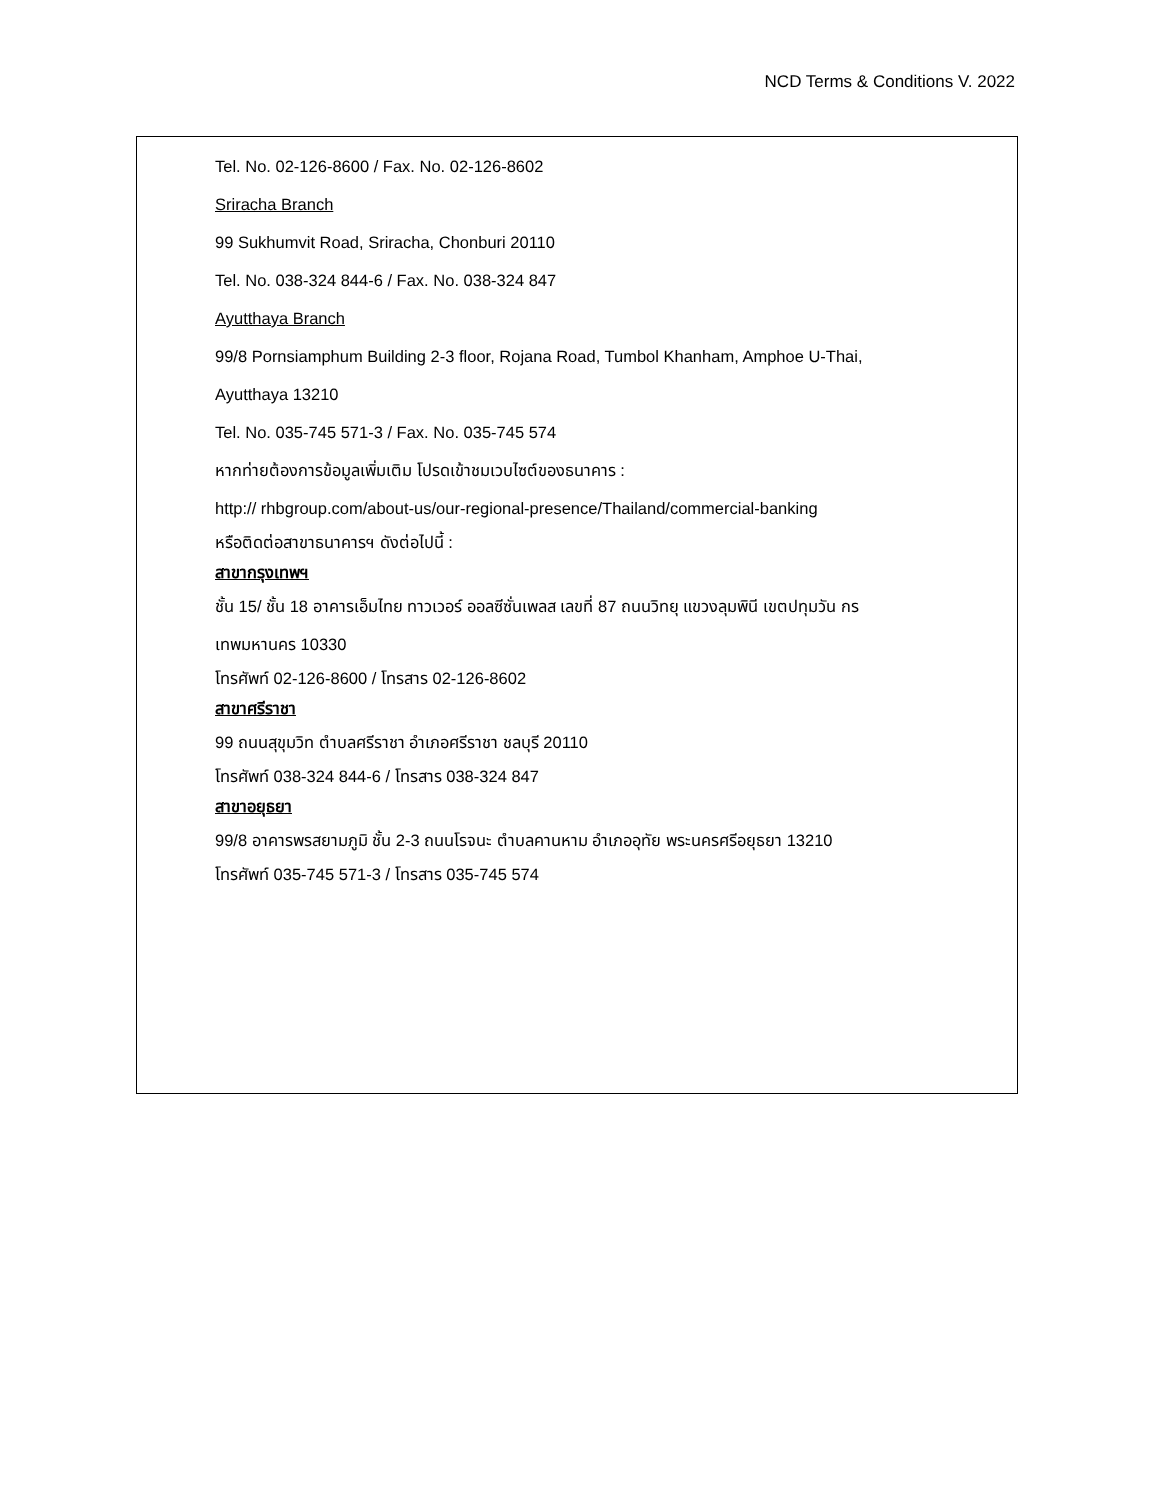NCD Terms & Conditions V. 2022
Tel. No. 02-126-8600 / Fax. No. 02-126-8602
Sriracha Branch
99 Sukhumvit Road, Sriracha, Chonburi 20110
Tel. No. 038-324 844-6 / Fax. No. 038-324 847
Ayutthaya Branch
99/8 Pornsiamphum Building 2-3 floor, Rojana Road, Tumbol Khanham, Amphoe U-Thai,
Ayutthaya 13210
Tel. No. 035-745 571-3 / Fax. No. 035-745 574
หากท่ายต้องการข้อมูลเพิ่มเติม โปรดเข้าชมเวบไซต์ของธนาคาร :
http:// rhbgroup.com/about-us/our-regional-presence/Thailand/commercial-banking
หรือติดต่อสาขาธนาคารฯ ดังต่อไปนี้ :
สาขากรุงเทพฯ
ชั้น 15/ ชั้น 18 อาคารเอ็มไทย ทาวเวอร์ ออลซีซั่นเพลส เลขที่ 87 ถนนวิทยุ แขวงลุมพินี เขตปทุมวัน กร
เทพมหานคร 10330
โทรศัพท์ 02-126-8600 / โทรสาร 02-126-8602
สาขาศรีราชา
99 ถนนสุขุมวิท ตำบลศรีราชา อำเภอศรีราชา ชลบุรี 20110
โทรศัพท์ 038-324 844-6 / โทรสาร 038-324 847
สาขาอยุธยา
99/8 อาคารพรสยามภูมิ ชั้น 2-3 ถนนโรจนะ ตำบลคานหาม อำเภออุทัย พระนครศรีอยุธยา 13210
โทรศัพท์ 035-745 571-3 / โทรสาร 035-745 574